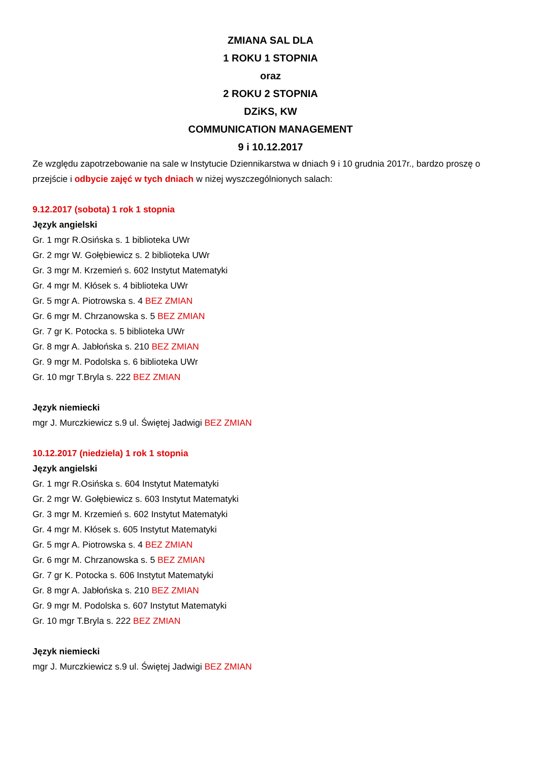ZMIANA SAL DLA
1 ROKU 1 STOPNIA
oraz
2 ROKU 2 STOPNIA
DZiKS, KW
COMMUNICATION MANAGEMENT
9 i 10.12.2017
Ze względu zapotrzebowanie na sale w Instytucie Dziennikarstwa w dniach 9 i 10 grudnia 2017r., bardzo proszę o przejście i odbycie zajęć w tych dniach w niżej wyszczególnionych salach:
9.12.2017 (sobota) 1 rok 1 stopnia
Język angielski
Gr. 1 mgr R.Osińska s. 1 biblioteka UWr
Gr. 2 mgr W. Gołębiewicz s. 2 biblioteka UWr
Gr. 3 mgr M. Krzemień s. 602 Instytut Matematyki
Gr. 4 mgr M. Kłósek s. 4 biblioteka UWr
Gr. 5 mgr A. Piotrowska s. 4 BEZ ZMIAN
Gr. 6 mgr M. Chrzanowska s. 5 BEZ ZMIAN
Gr. 7 gr K. Potocka s. 5 biblioteka UWr
Gr. 8 mgr A. Jabłońska s. 210 BEZ ZMIAN
Gr. 9 mgr M. Podolska s. 6 biblioteka UWr
Gr. 10 mgr T.Bryla s. 222 BEZ ZMIAN
Język niemiecki
mgr J. Murczkiewicz s.9 ul. Świętej Jadwigi BEZ ZMIAN
10.12.2017 (niedziela) 1 rok 1 stopnia
Język angielski
Gr. 1 mgr R.Osińska s. 604 Instytut Matematyki
Gr. 2 mgr W. Gołębiewicz s. 603 Instytut Matematyki
Gr. 3 mgr M. Krzemień s. 602 Instytut Matematyki
Gr. 4 mgr M. Kłósek s. 605 Instytut Matematyki
Gr. 5 mgr A. Piotrowska s. 4 BEZ ZMIAN
Gr. 6 mgr M. Chrzanowska s. 5 BEZ ZMIAN
Gr. 7 gr K. Potocka s. 606 Instytut Matematyki
Gr. 8 mgr A. Jabłońska s. 210 BEZ ZMIAN
Gr. 9 mgr M. Podolska s. 607 Instytut Matematyki
Gr. 10 mgr T.Bryla s. 222 BEZ ZMIAN
Język niemiecki
mgr J. Murczkiewicz s.9 ul. Świętej Jadwigi BEZ ZMIAN